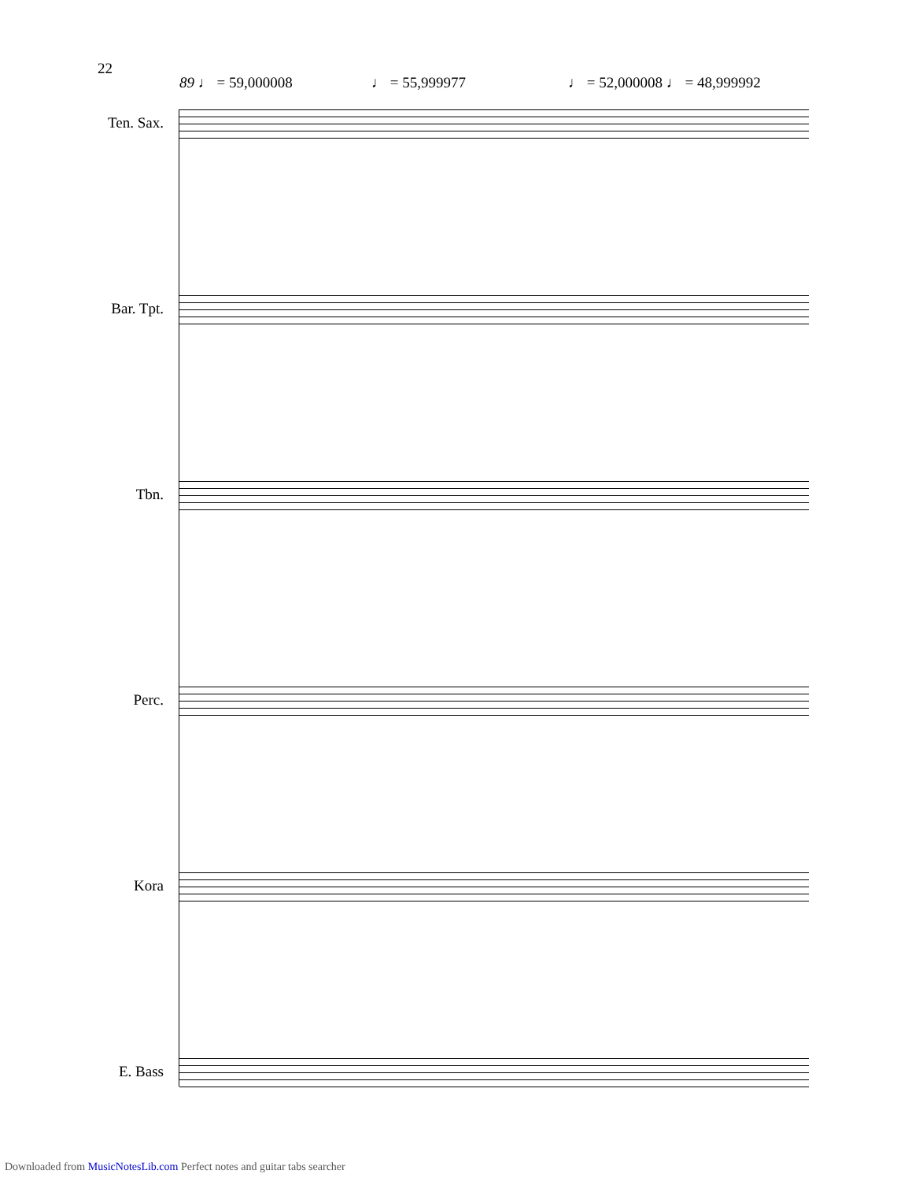22
89 ♩ = 59,000008 ♩ = 55,999977 ♩ = 52,000008 ♩ = 48,999992
Ten. Sax.
Bar. Tpt.
Tbn.
Perc.
Kora
E. Bass
Downloaded from MusicNotesLib.com Perfect notes and guitar tabs searcher